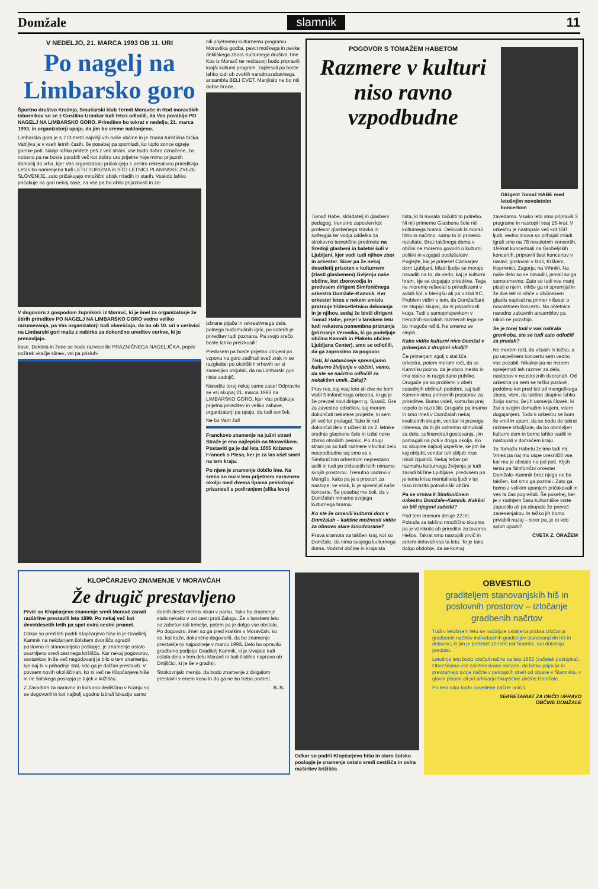Domžale slamnik 11
V NEDELJO, 21. MARCA 1993 OB 11. URI
Po nagelj na Limbarsko goro
Športno društvo Krašnja, Smučarski klub Termit Moravče in Rod moravških tabornikov so se z Gostilno Urankar tudi letos odločili, da Vas povabijo PO NAGELJ NA LIMBARSKO GORO. Prireditev bo tokrat v nedeljo, 21. marca 1993, in organizatorji upajo, da jim bo vreme naklonjeno.
Limbarska gora je s 773 metri najvišji vrh naše občine in je znana turistična točka. Vabljiva je v vseh letnih časih, še posebej pa spomladi, ko toplo sonce ogreje gorske poti. Nanjo lahko pridete peš z več strani, vse bodo dobro označene, za nobeno pa ne boste porabili več kot dobro uro prijetne hoje mimo prijaznih domačij do vrha, kjer Vas organizatorji pričakujejo s pestro rekreativno prireditvijo. Letos bo namenjena tudi LETU TURIZMA in STO LETNICI PLANINSKE ZVEZE SLOVENIJE, zato pričakujejo množični obisk mladih in starih. Vsakdo lahko pričakuje na gori nekaj zase, za vse pa bo obilo prijaznosti in za-
V dogovoru z gospodom župnikom iz Moravč, ki je imel za organizatorje že štirih prireditev PO NAGELJ NA LIMBARSKO GORO vedno veliko razumevanja, pa Vas organizatorji tudi obveščajo, da bo ob 10. uri v cerkvici na Limbarski gori maša z nabirko za dokončno ureditev cerkve, ki jo prenavljajo.
bave. Dekleta in žene se bodo razveselile PRAZNIČNEGA NAGELJČKA, popile požirek »kačje sline«, vsi pa prisluh-
nili prijetnemu kulturnemu programu. Moravška godba, pevci moškega in pevke dekliškega zbora Kulturnega društva Tine Kos iz Moravč ter recitatorji bodo pripravili krajši kulturni program, zaplesali pa boste lahko tudi ob zvokih narodnozabavnega ansambla BELI CVET. Manjkalo ne bo niti dobre hrane,
izbrane pijače in rekreativnega dela, polnega hudomušnih igric, po katerih je prireditev tudi poznana. Pa svojo srečo boste lahko preizkusili!
Predvsem pa boste prijetno utrujeni po vzponu na goro zadihali svež zrak in se razgledali po okoliških vrhovih ter si zanesljivo obljubili, da na Limbarski gori niste zadnjič.
Naredite torej nekaj samo zase! Odpravite se vsi skupaj 21. marca 1993 na LIMBARSKO GORO, kjer Vas pričakuje prijetna prireditev in veliko zabave, organizatorji pa upajo, da tudi sonček.
Ne bo Vam žal!
Franckovo znamenje na južni strani Straže je eno najlepših na Moravškem. Postaviti ga je dal leta 1855 Kržanov Francek s Plesa, ker je za las ušel smrti na tem kraju.
Po njem je znamenje dobilo ime. Na srečo so mu v tem prijetnem naravnem okolju med dvema lipama peskokopi prizanesli s podiranjem (slika levo)
POGOVOR S TOMAŽEM HABETOM
Razmere v kulturi niso ravno vzpodbudne
Dirigent Tomaž HABE med letošnjim novoletnim koncertom
Tomaž Habe, skladatelj in glasbeni pedagog, trenutno zaposlen kot profesor glasbenega stavka in solfeggia ter vodja oddelka za strokovno teoretične predmete na Srednji glasbeni in baletni šoli v Ljubljani, kjer vodi tudi njihov zbor in orkester. Sicer pa že nekaj desetletij prisoten v kulturnem (zlasti glasbenem) življenju naše občine, kot zborovodja in predvsem dirigent Simfoničnega orkestra Domžale–Kamnik. Ker orkester letos v nekem smislu praznuje tridesetletnico delovanja in je njihov, sedaj že bivši dirigent Tomaž Habe, prejel v lanskem letu tudi nekatera pomembna priznanja (priznanje Veronika, ki ga podeljuje občina Kamnik in Plaketo občine Ljubljana Center), smo se odločili, da ga zaprosimo za pogovor.
Tisti, ki natančneje spremljamo kulturno življenje v občini, vemo, da ste se načrtno odločili za nekakšen umik. Zakaj?
Prav res, saj vsaj leto ali dve ne bom vodil Simfoničnega orkestra, ki ga je že prevzel novi dirigent g. Spasič. Gre za zavestno odločitev, saj moram dokončati nekatere projekte, ki sem jih več let prelagal. Tako bi rad dokončal delo z učbeniki za 2. letnike srednje glasbene šole in izdal novo zbirko otroških pesmic. Po drugi strani pa so tudi razmere v kulturi zelo nespodbudne saj smo se s Simfoničnim orkestrom neprestano selili in tudi po tridesetih letih nimamo svojih prostorov. Trenutno vadimo v Mengšu, kako pa je s prostori za nastope, ve vsak, ki je spremljal naše koncerte. Še posebej me boli, da v Domžalah nimamo svojega kulturnega hrama.
Ko ste že omenili kulturni dom v Domžalah – kakšne možnosti vidite za obnovo stare kinodvorane?
Prava sramota za takšen kraj, kot so Domžale, da nima svojega kulturnega doma. Vodstvi občine in kraja sta tista, ki bi morala začutiti to potrebo. Ni niti primerne Glasbene šole niti kulturnega hrama. Delovati bi morali hitro in načrtno, samo to bi prineslo rezultate. Brez takšnega doma v občini ne moremo govoriti o kulturni politiki in vzgajati poslušalcev. Poglejte, kaj je prinesel Cankarjev dom Ljubljani. Mladi ljudje se morajo navaditi na to, da vedo, kaj je kulturni hram, kje se dogajajo prireditve. Tega ne moremo reševati s prireditvami v avlah šol, v Mengšu ali pa v Hali KC. Problem vidim v tem, da Domžalčani ne stopijo skupaj, da ni pripadnosti kraju. Tudi s samoprispevkom v trenutnih socialnih razmerah tega ne bo mogoče rešiti. Ne smemo se slepiti.
Kako vidite kulturni nivo Domžal v primerjavi z drugimi okolji?
Če primerjam zgolj s stališča orkestra, potem moram reči, da se Kamniku pozna, da je staro mesto in ima stalno in razgledano publiko. Drugače pa so problemi v obeh sosednjih občinah podobni, saj tudi Kamnik nima primernih prostorov za prireditve. Bomo videli, komu bo prej uspelo to razrešiti. Drugače pa imamo in smo imeli v Domžalah nekaj kvalitetnih skupin, vendar ni pravega interesa, da bi jih ustrezno stimulirali za delo, sofinancirali gostovanja, jim pomagali na poti v druga okolja. Ko so skupine najbolj uspešne, se jim še kaj obljubi, vendar teh obljub niso nikoli izpolnili. Nekaj težav pri razmahu kulturnega življenja je tudi zaradi bližine Ljubljane, predvsem pa je temu kriva mentaliteta ljudi v tej tako izrazito potrošniški občini.
Pa se vrniva k Simfoničnem orkestru Domžale–Kamnik. Kakšni so bili njegovi začetki?
Pod tem imenom deluje 22 let. Pobuda za takšno množično skupino pa je vzniknila ob prireditvi za tovarno Helios. Takrat smo nastopili prvič in potem delovali vsa ta leta. To je tako dolgo obdobje, da se komaj zavedamo. Vsako leto smo pripravili 3 programe in nastopili vsaj 15-krat. V orkestru je nastopalo več kot 150 ljudi, vedno znova so prihajali mladi. Igrali smo na 78 novoletnih koncertih, 19-krat koncertirali na Grobeljskih koncertih, pripravili šest koncertov v naravi, gostovali v Izoli, Krškem, Koprivnici, Zagorju, na Vrhniki. Na naše delo so se navadili, jemali so ga samoumevno. Zato so tudi vse manj pisali o njem, nihče ga ni spremljal in že dve leti ni nihče v občinskem glasilu napisal na primer ničesar o novoletnem koncertu. Na obletnice narodno zabavnih ansamblov pa nikoli ne pozabijo.
Se je torej tudi v vas nabrala grenkoba, ste se tudi zato odločili za predah?
Ne morem reči, da včasih ni težko, a po uspešnem koncertu sem vedno vse pozabil. Nikakor pa ne morem sprejemati teh razmer za delo, nastopov v neustreznih dvoranah. Od orkestra pa sem se težko poslovil, podobno kot pred leti od mengeškega zbora. Vem, da takšne skupine lahko živijo samo, če jih usmerja človek, ki živi s svojim domačim krajem, vsem dogajanjem. Toda k orkestru se bom še vrnil in upam, da se bodo do takrat razmere izboljšale, da bo obnovljen kulturni dom in bomo lahko vadili in nastopali v domačem kraju.
To Tomažu Habetu želimo tudi mi. Vmes pa naj mu uspe uresničiti vse, kar mu je obstalo na pol poti. Kljub temu pa Simfonični orkester Domžale–Kamnik brez njega ne bo takšen, kot smo ga poznali. Zato ga bomo z velikim upanjem pričakovali in ves ta čas pogrešali. Še posebej, ker je v zadnjem času kulturniške vrste zapustilo ali pa obupalo že preveč zanesenjakov. In težko jih bomo privabili nazaj – sicer pa, je to kdo sploh opazil?
CVETA Z. ORAŽEM
KLOPČARJEVO ZNAMENJE V MORAVČAH
Že drugič prestavljeno
Prvič so Klopčarjevo znamenje sredi Moravč zaradi razširitve prestavili leta 1899. Po nekaj več kot devetdesetih letih pa spet ovira cestni promet.
Odkar so pred leti podrli Klopčarjevo hišo in je Graditelj Kamnik na nekdanjem šolskem dvorišču zgradil poslovno in stanovanjsko poslopje, je znamenje ostalo osamljeno sredi cestnega križišča. Kar nekaj pogovorov, sestankov in še več negodovanj je bilo o tem znamenju, kje naj bi v prihodnje stal, kdo ga je dolžan prestaviti. V povsem novih okoliščinah, ko ni več ne Klopčarjeve hiše in ne šolskega poslopja je tujek v križišču.
Z Zavodom za naravno in kulturno dediščino v Kranju so se dogovorili in kot najbolj ugodno izbrali lokacijo samo dobrih deset metrov stran v parku. Tako bo znamenje stalo nekako v osi cesti proti Zalogu. Že v lanskem letu so zabetonirali temelje, potem pa je dolgo vse obstalo. Po dogovoru, imeli so ga pred kratkim v Moravčah, so se, kot kaže, dokončno dogovorili, da bo znamenje prestavljeno najpozneje v marcu 1993. Delo bo opravilo gradbeno podjetje Graditelj Kamnik, ki je izvajalo tudi ostala dela v tem delu Moravč in tudi čistilno napravo ob Drtijščici, ki je še v gradnji.
Strokovnjaki menijo, da bodo znamenje z dvigalom prestavili v enem kosu in da ga ne bo treba podreti.
S. S.
Odkar so podrli Klopčarjevo hišo in staro šolsko poslopje je znamenje ostalo sredi cestišča in ovira razširitev križišča
OBVESTILO
graditeljem stanovanjskih hiš in poslovnih prostorov – izločanje gradbenih načrtov
Tudi v letošnjem letu se nadaljuje ustaljena praksa izločanja gradbenih načrtov individualnih graditeljev stanovanjskih hiš in delavnic, ki jim je pretekel 10-letni rok hrambe, kot določajo predpisi.
Letošnje leto bodo izločali načrte za leto 1982 (začetek postopka). Obveščamo vse zainteresirane občane, da lahko prijavijo in prevzamejo svoje načrte v petnajstih dneh od objave v Slamniku, v glavni pisarni ali pri arhivarju Skupščine občine Domžale.
Po tem roku bodo navedene načrte uničili.
SEKRETARIAT ZA OBČO UPRAVO
OBČINE DOMŽALE